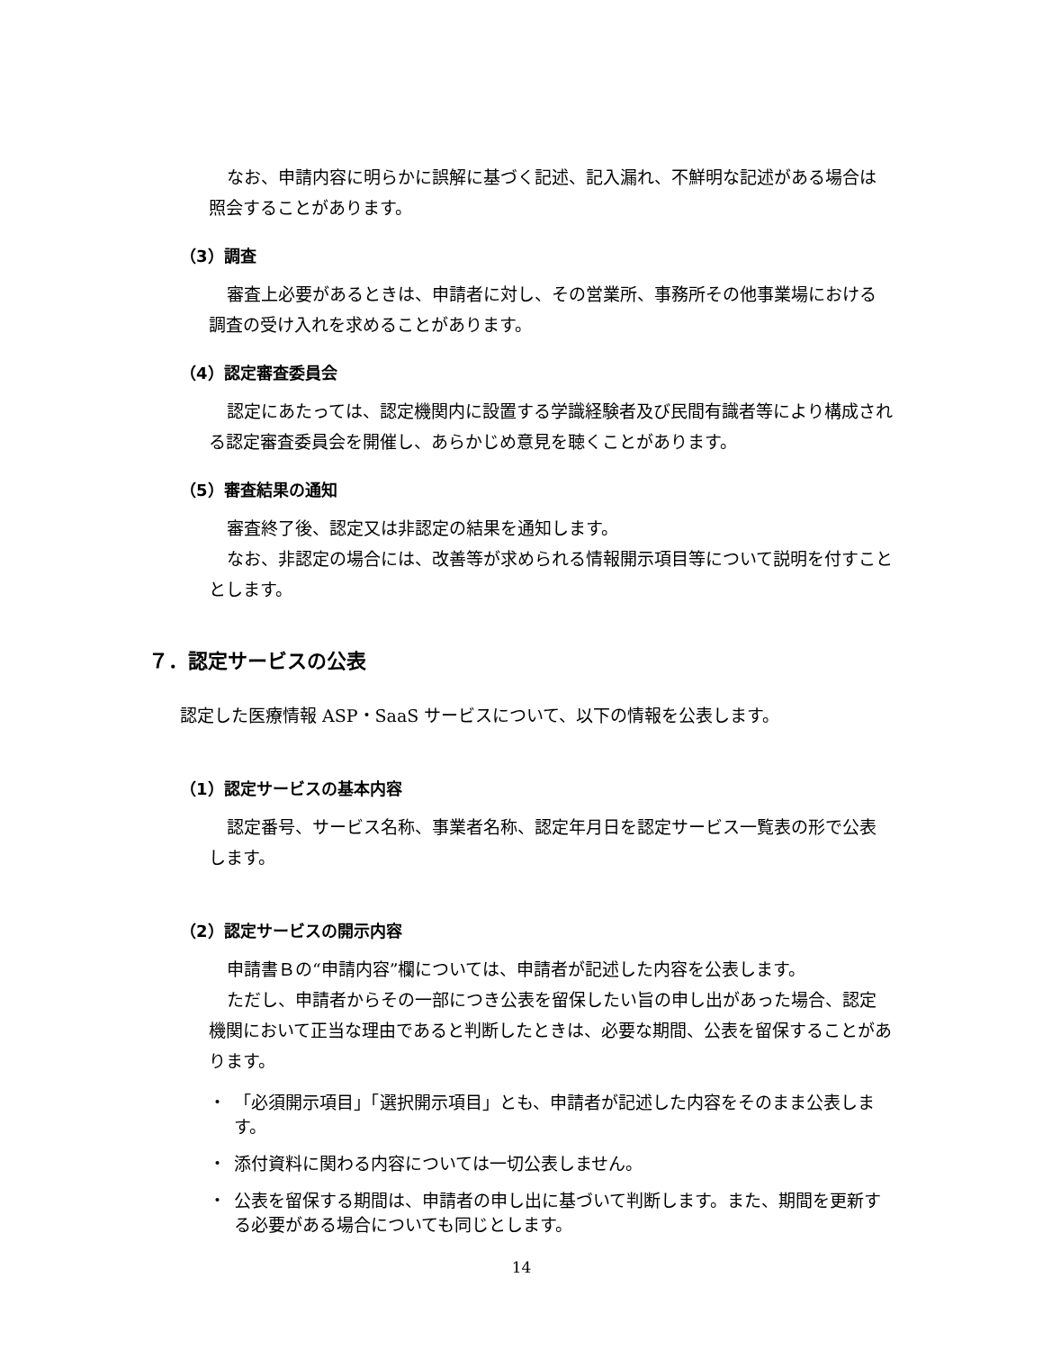なお、申請内容に明らかに誤解に基づく記述、記入漏れ、不鮮明な記述がある場合は照会することがあります。
（3）調査
審査上必要があるときは、申請者に対し、その営業所、事務所その他事業場における調査の受け入れを求めることがあります。
（4）認定審査委員会
認定にあたっては、認定機関内に設置する学識経験者及び民間有識者等により構成される認定審査委員会を開催し、あらかじめ意見を聴くことがあります。
（5）審査結果の通知
審査終了後、認定又は非認定の結果を通知します。
なお、非認定の場合には、改善等が求められる情報開示項目等について説明を付すこととします。
７．認定サービスの公表
認定した医療情報 ASP・SaaS サービスについて、以下の情報を公表します。
（1）認定サービスの基本内容
認定番号、サービス名称、事業者名称、認定年月日を認定サービス一覧表の形で公表します。
（2）認定サービスの開示内容
申請書Ｂの“申請内容”欄については、申請者が記述した内容を公表します。
ただし、申請者からその一部につき公表を留保したい旨の申し出があった場合、認定機関において正当な理由であると判断したときは、必要な期間、公表を留保することがあります。
・ 「必須開示項目」「選択開示項目」とも、申請者が記述した内容をそのまま公表します。
・ 添付資料に関わる内容については一切公表しません。
・ 公表を留保する期間は、申請者の申し出に基づいて判断します。また、期間を更新する必要がある場合についても同じとします。
14